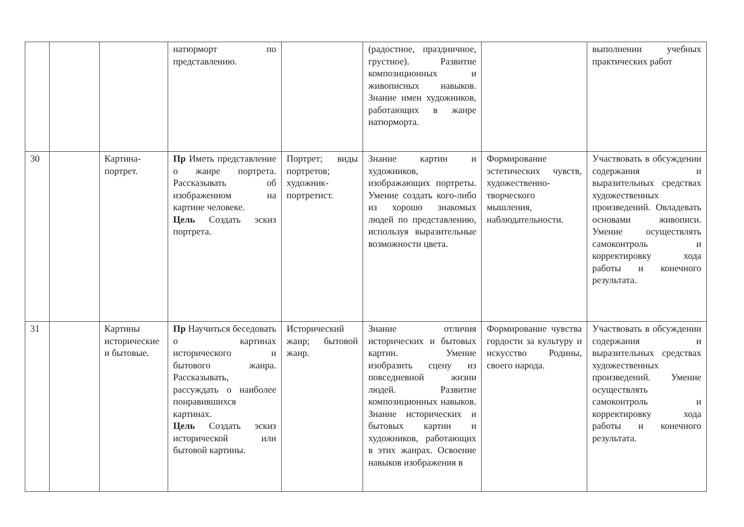| | | | натюрморт по представлению. | | (радостное, праздничное, грустное). Развитие композиционных и живописных навыков. Знание имен художников, работающих в жанре натюрморта. | | выполнении учебных практических работ |
| 30 | | Картина-портрет. | Пр Иметь представление о жанре портрета. Рассказывать об изображенном на картине человеке. Цель Создать эскиз портрета. | Портрет; виды портретов; художник-портретист. | Знание картин и художников, изображающих портреты. Умение создать кого-либо из хорошо знакомых людей по представлению, используя выразительные возможности цвета. | Формирование эстетических чувств, художественно-творческого мышления, наблюдательности. | Участвовать в обсуждении содержания и выразительных средствах художественных произведений. Овладевать основами живописи. Умение осуществлять самоконтроль и корректировку хода работы и конечного результата. |
| 31 | | Картины исторические и бытовые. | Пр Научиться беседовать о картинах исторического и бытового жанра. Рассказывать, рассуждать о наиболее понравившихся картинах. Цель Создать эскиз исторической или бытовой картины. | Исторический жанр; бытовой жанр. | Знание отличия исторических и бытовых картин. Умение изобразить сцену из повседневной жизни людей. Развитие композиционных навыков. Знание исторических и бытовых картин и художников, работающих в этих жанрах. Освоение навыков изображения в | Формирование чувства гордости за культуру и искусство Родины, своего народа. | Участвовать в обсуждении содержания и выразительных средствах художественных произведений. Умение осуществлять самоконтроль и корректировку хода работы и конечного результата. |